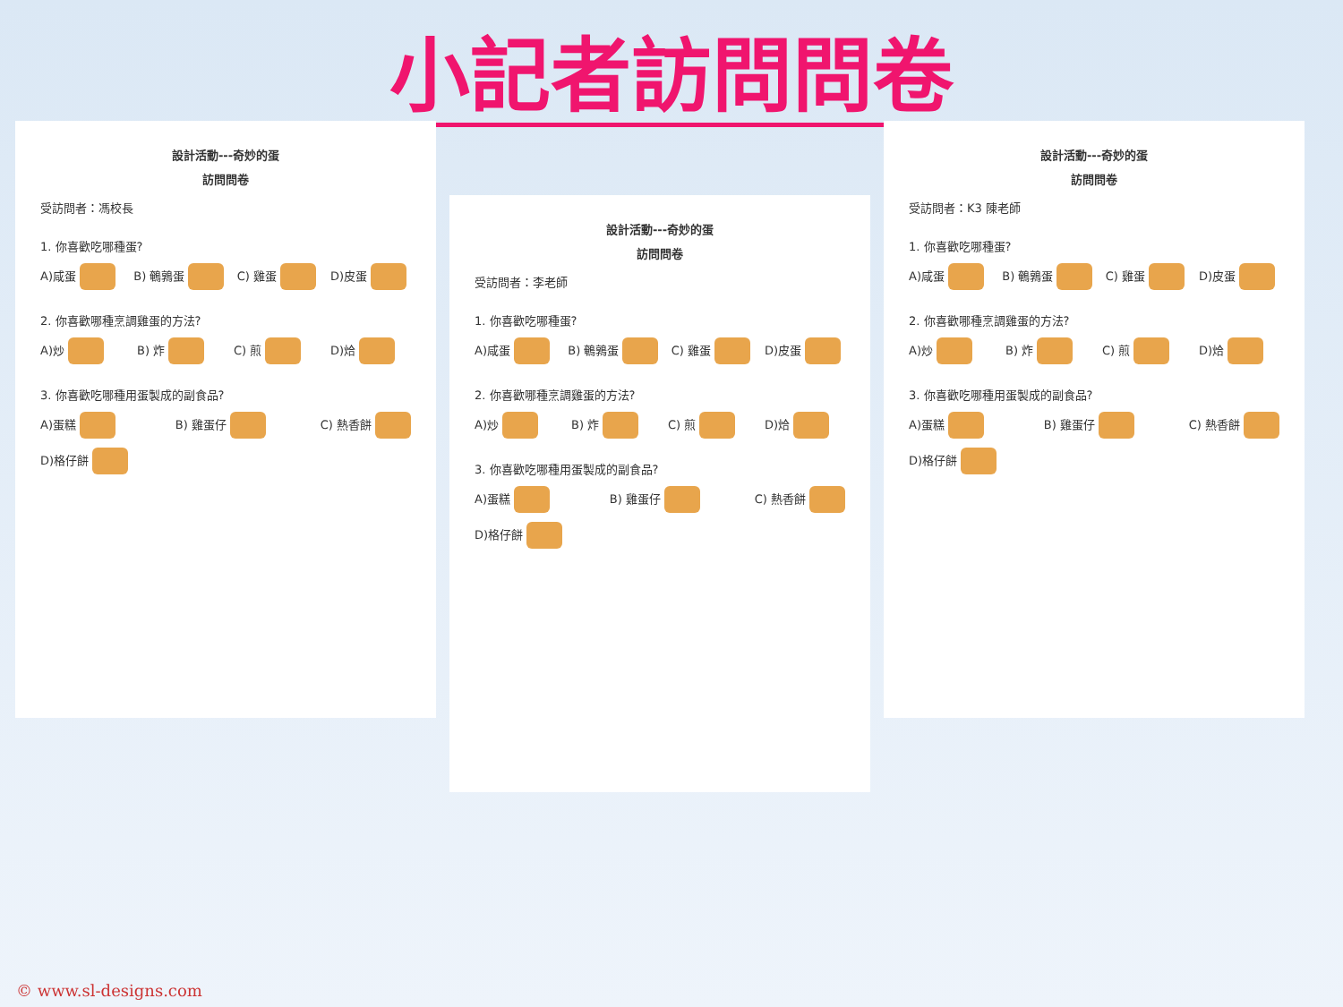小記者訪問問卷
設計活動---奇妙的蛋
訪問問卷
受訪問者：馮校長
1. 你喜歡吃哪種蛋?
A)咸蛋 B) 鵪鶉蛋 C) 雞蛋 D)皮蛋
2. 你喜歡哪種烹調雞蛋的方法?
A)炒 B) 炸 C) 煎 D)烚
3. 你喜歡吃哪種用蛋製成的副食品?
A)蛋糕 B) 雞蛋仔 C) 熱香餅 D)格仔餅
設計活動---奇妙的蛋
訪問問卷
受訪問者：李老師
1. 你喜歡吃哪種蛋?
A)咸蛋 B) 鵪鶉蛋 C) 雞蛋 D)皮蛋
2. 你喜歡哪種烹調雞蛋的方法?
A)炒 B) 炸 C) 煎 D)烚
3. 你喜歡吃哪種用蛋製成的副食品?
A)蛋糕 B) 雞蛋仔 C) 熱香餅 D)格仔餅
設計活動---奇妙的蛋
訪問問卷
受訪問者：K3 陳老師
1. 你喜歡吃哪種蛋?
A)咸蛋 B) 鵪鶉蛋 C) 雞蛋 D)皮蛋
2. 你喜歡哪種烹調雞蛋的方法?
A)炒 B) 炸 C) 煎 D)烚
3. 你喜歡吃哪種用蛋製成的副食品?
A)蛋糕 B) 雞蛋仔 C) 熱香餅 D)格仔餅
© www.sl-designs.com